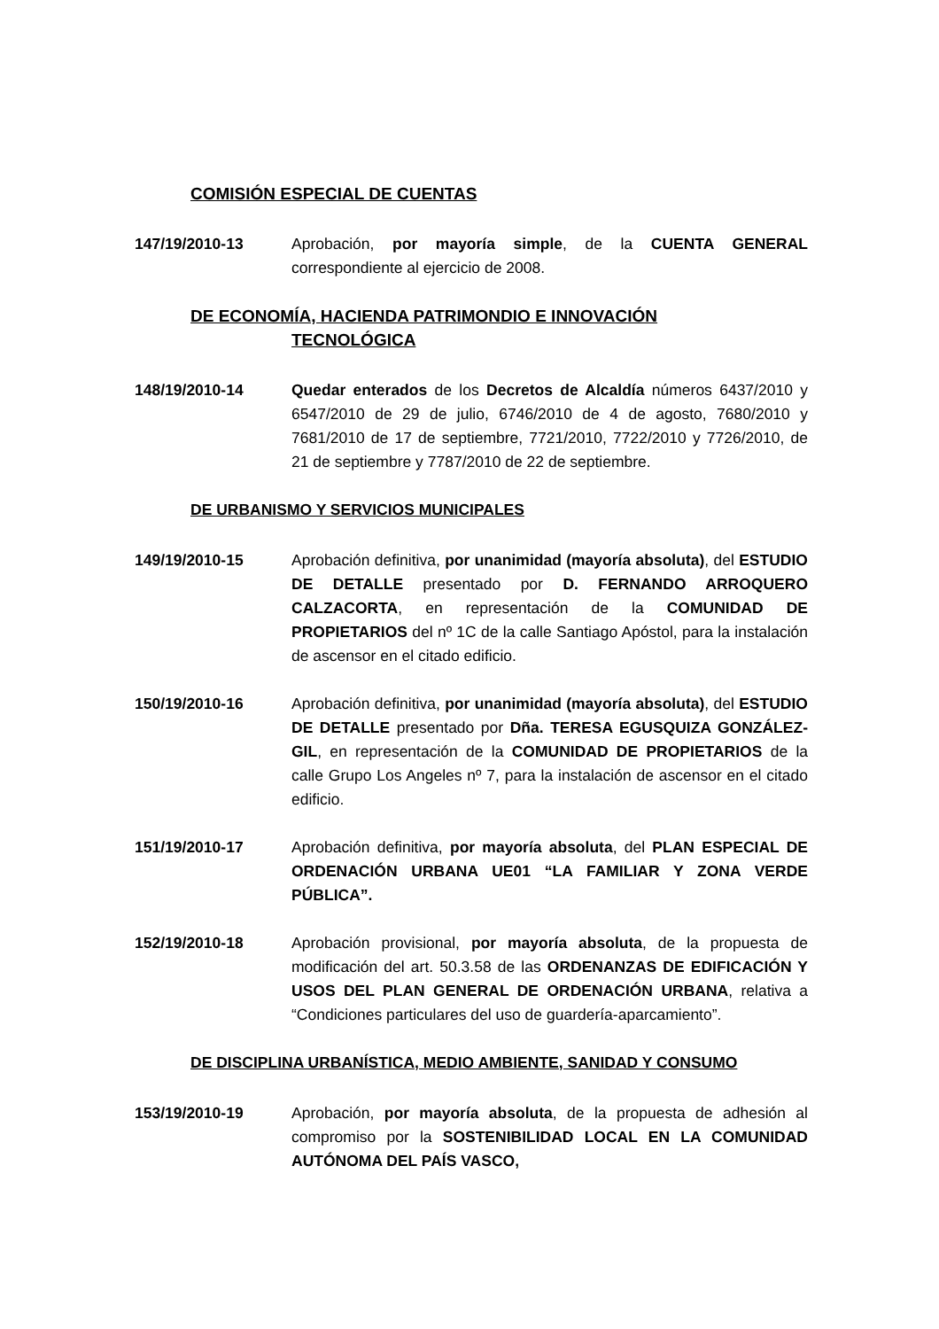COMISIÓN ESPECIAL DE CUENTAS
147/19/2010-13 Aprobación, por mayoría simple, de la CUENTA GENERAL correspondiente al ejercicio de 2008.
DE ECONOMÍA, HACIENDA PATRIMONDIO E INNOVACIÓN
TECNOLÓGICA
148/19/2010-14 Quedar enterados de los Decretos de Alcaldía números 6437/2010 y 6547/2010 de 29 de julio, 6746/2010 de 4 de agosto, 7680/2010 y 7681/2010 de 17 de septiembre, 7721/2010, 7722/2010 y 7726/2010, de 21 de septiembre y 7787/2010 de 22 de septiembre.
DE URBANISMO Y SERVICIOS MUNICIPALES
149/19/2010-15 Aprobación definitiva, por unanimidad (mayoría absoluta), del ESTUDIO DE DETALLE presentado por D. FERNANDO ARROQUERO CALZACORTA, en representación de la COMUNIDAD DE PROPIETARIOS del nº 1C de la calle Santiago Apóstol, para la instalación de ascensor en el citado edificio.
150/19/2010-16 Aprobación definitiva, por unanimidad (mayoría absoluta), del ESTUDIO DE DETALLE presentado por Dña. TERESA EGUSQUIZA GONZÁLEZ-GIL, en representación de la COMUNIDAD DE PROPIETARIOS de la calle Grupo Los Angeles nº 7, para la instalación de ascensor en el citado edificio.
151/19/2010-17 Aprobación definitiva, por mayoría absoluta, del PLAN ESPECIAL DE ORDENACIÓN URBANA UE01 “LA FAMILIAR Y ZONA VERDE PÚBLICA”.
152/19/2010-18 Aprobación provisional, por mayoría absoluta, de la propuesta de modificación del art. 50.3.58 de las ORDENANZAS DE EDIFICACIÓN Y USOS DEL PLAN GENERAL DE ORDENACIÓN URBANA, relativa a “Condiciones particulares del uso de guardería-aparcamiento”.
DE DISCIPLINA URBANÍSTICA, MEDIO AMBIENTE, SANIDAD Y CONSUMO
153/19/2010-19 Aprobación, por mayoría absoluta, de la propuesta de adhesión al compromiso por la SOSTENIBILIDAD LOCAL EN LA COMUNIDAD AUTÓNOMA DEL PAÍS VASCO,